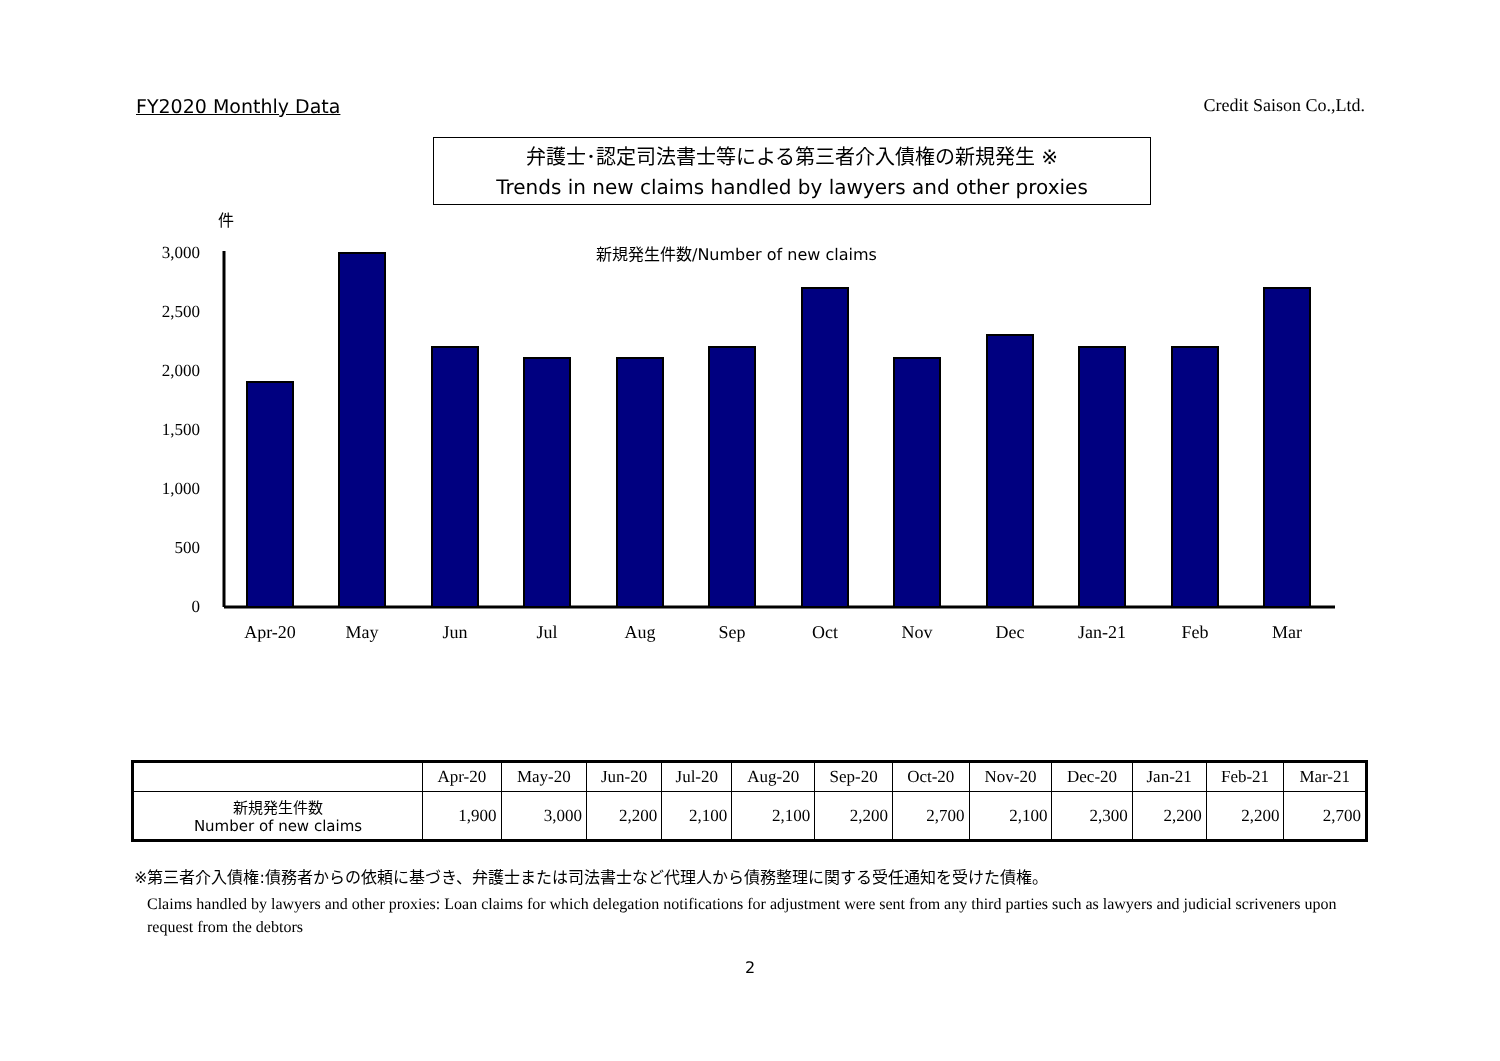FY2020 Monthly Data Credit Saison Co.,Ltd.
弁護士･認定司法書士等による第三者介入債権の新規発生 ※
Trends in new claims handled by lawyers and other proxies
件
新規発生件数/Number of new claims
3,000
2,500
2,000
1,500
1,000
500
0
Apr-20
May
Jun
Jul
Aug
Sep
Oct
Nov
Dec
Jan-21
Feb
Mar
| | Apr-20 | May-20 | Jun-20 | Jul-20 | Aug-20 | Sep-20 | Oct-20 | Nov-20 | Dec-20 | Jan-21 | Feb-21 | Mar-21 |
| --- | --- | --- | --- | --- | --- | --- | --- | --- | --- | --- | --- | --- |
| 新規発生件数 Number of new claims | 1,900 | 3,000 | 2,200 | 2,100 | 2,100 | 2,200 | 2,700 | 2,100 | 2,300 | 2,200 | 2,200 | 2,700 |
※第三者介入債権:債務者からの依頼に基づき、弁護士または司法書士など代理人から債務整理に関する受任通知を受けた債権。
Claims handled by lawyers and other proxies: Loan claims for which delegation notifications for adjustment were sent from any third parties such as lawyers and judicial scriveners upon request from the debtors
2